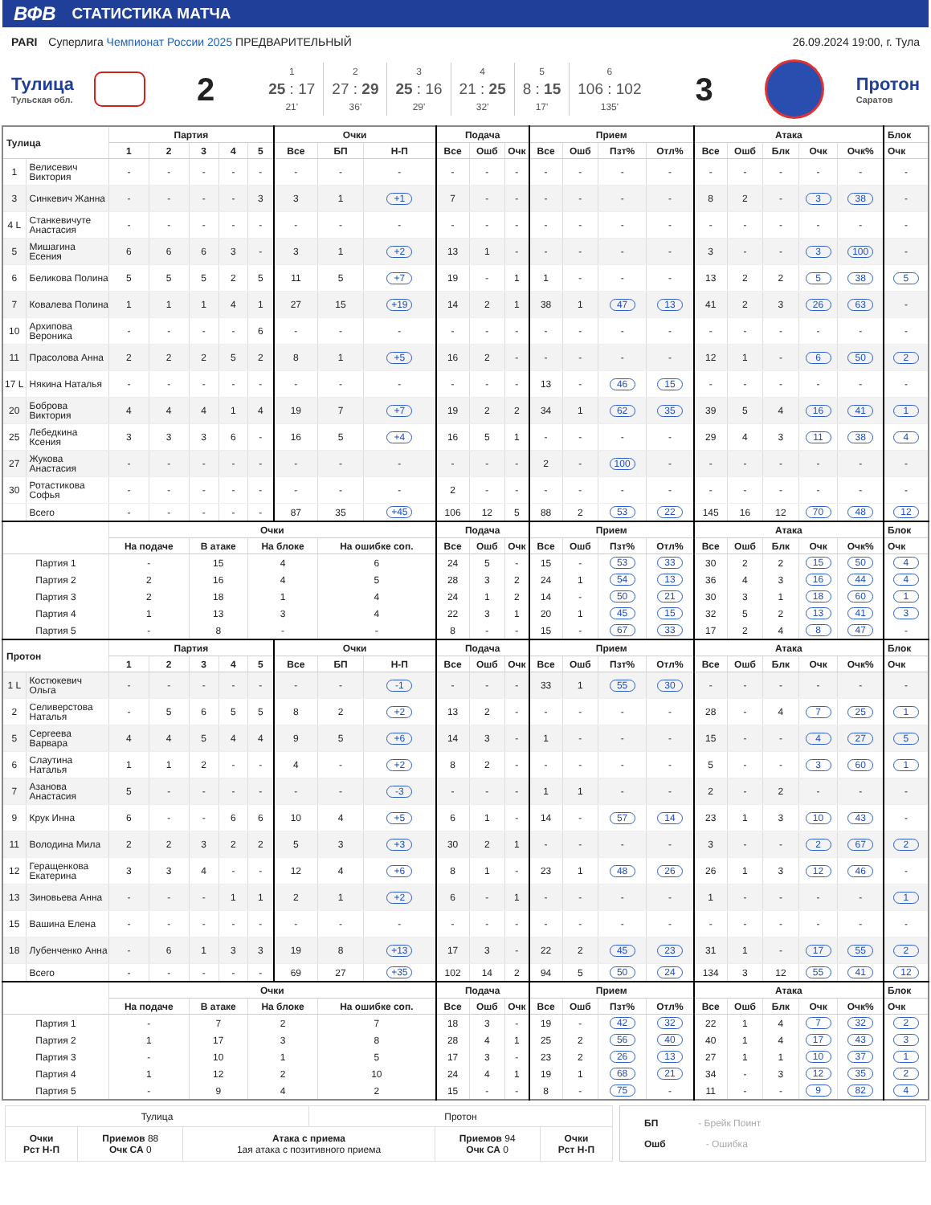ВФВ СТАТИСТИКА МАТЧА
PARI Суперлига Чемпионат России 2025 ПРЕДВАРИТЕЛЬНЫЙ
26.09.2024 19:00, г. Тула
Тулица
Тульская обл.
2
1
25 : 17
21'
2
27 : 29
36'
3
25 : 16
29'
4
21 : 25
32'
5
8 : 15
17'
6
106 : 102
135'
3
Протон
Саратов
| Тулица | | Партия | | | | | Очки | | | Подача | | | Прием | | | | Атака | | | | | Блок |
| --- | --- | --- | --- | --- | --- | --- | --- | --- | --- | --- | --- | --- | --- | --- | --- | --- | --- | --- | --- | --- | --- | --- |
| | | 1 | 2 | 3 | 4 | 5 | Все | БП | Н-П | Все | Ошб | Очк | Все | Ошб | Пзт% | Отл% | Все | Ошб | Блк | Очк | Очк% | Очк |
| 1 | Велисевич Виктория | - | - | - | - | - | - | - | - | - | - | - | - | - | - | - | - | - | - | - | - | - |
| 3 | Синкевич Жанна | - | - | - | - | 3 | 3 | 1 | +1 | 7 | - | - | - | - | - | - | 8 | 2 | - | 3 | 38 | - |
| 4 L | Станкевичуте Анастасия | - | - | - | - | - | - | - | - | - | - | - | - | - | - | - | - | - | - | - | - | - |
| 5 | Мишагина Есения | 6 | 6 | 6 | 3 | - | 3 | 1 | +2 | 13 | 1 | - | - | - | - | - | 3 | - | - | 3 | 100 | - |
| 6 | Беликова Полина | 5 | 5 | 5 | 2 | 5 | 11 | 5 | +7 | 19 | - | 1 | 1 | - | - | - | 13 | 2 | 2 | 5 | 38 | 5 |
| 7 | Ковалева Полина | 1 | 1 | 1 | 4 | 1 | 27 | 15 | +19 | 14 | 2 | 1 | 38 | 1 | 47 | 13 | 41 | 2 | 3 | 26 | 63 | - |
| 10 | Архипова Вероника | - | - | - | - | 6 | - | - | - | - | - | - | - | - | - | - | - | - | - | - | - | - |
| 11 | Прасолова Анна | 2 | 2 | 2 | 5 | 2 | 8 | 1 | +5 | 16 | 2 | - | - | - | - | - | 12 | 1 | - | 6 | 50 | 2 |
| 17 L | Някина Наталья | - | - | - | - | - | - | - | - | - | - | - | 13 | - | 46 | 15 | - | - | - | - | - | - |
| 20 | Боброва Виктория | 4 | 4 | 4 | 1 | 4 | 19 | 7 | +7 | 19 | 2 | 2 | 34 | 1 | 62 | 35 | 39 | 5 | 4 | 16 | 41 | 1 |
| 25 | Лебедкина Ксения | 3 | 3 | 3 | 6 | - | 16 | 5 | +4 | 16 | 5 | 1 | - | - | - | - | 29 | 4 | 3 | 11 | 38 | 4 |
| 27 | Жукова Анастасия | - | - | - | - | - | - | - | - | - | - | - | 2 | - | 100 | - | - | - | - | - | - | - |
| 30 | Ротастикова Софья | - | - | - | - | - | - | - | - | 2 | - | - | - | - | - | - | - | - | - | - | - | - |
| | Всего | - | - | - | - | - | 87 | 35 | +45 | 106 | 12 | 5 | 88 | 2 | 53 | 22 | 145 | 16 | 12 | 70 | 48 | 12 |
| | | Очки | | | | | | | | Подача | | | Прием | | | | Атака | | | | | Блок |
| | | На подаче | | В атаке | | На блоке | | На ошибке соп. | | Все | Ошб | Очк | Все | Ошб | Пзт% | Отл% | Все | Ошб | Блк | Очк | Очк% | Очк |
| Партия 1 | | - | | 15 | | 4 | | 6 | | 24 | 5 | - | 15 | - | 53 | 33 | 30 | 2 | 2 | 15 | 50 | 4 |
| Партия 2 | | 2 | | 16 | | 4 | | 5 | | 28 | 3 | 2 | 24 | 1 | 54 | 13 | 36 | 4 | 3 | 16 | 44 | 4 |
| Партия 3 | | 2 | | 18 | | 1 | | 4 | | 24 | 1 | 2 | 14 | - | 50 | 21 | 30 | 3 | 1 | 18 | 60 | 1 |
| Партия 4 | | 1 | | 13 | | 3 | | 4 | | 22 | 3 | 1 | 20 | 1 | 45 | 15 | 32 | 5 | 2 | 13 | 41 | 3 |
| Партия 5 | | - | | 8 | | - | | - | | 8 | - | - | 15 | - | 67 | 33 | 17 | 2 | 4 | 8 | 47 | - |
| Протон | | Партия | | | | | Очки | | | Подача | | | Прием | | | | Атака | | | | | Блок |
| | | 1 | 2 | 3 | 4 | 5 | Все | БП | Н-П | Все | Ошб | Очк | Все | Ошб | Пзт% | Отл% | Все | Ошб | Блк | Очк | Очк% | Очк |
| 1 L | Костюкевич Ольга | - | - | - | - | - | - | - | -1 | - | - | - | 33 | 1 | 55 | 30 | - | - | - | - | - | - |
| 2 | Селиверстова Наталья | - | 5 | 6 | 5 | 5 | 8 | 2 | +2 | 13 | 2 | - | - | - | - | - | 28 | - | 4 | 7 | 25 | 1 |
| 5 | Сергеева Варвара | 4 | 4 | 5 | 4 | 4 | 9 | 5 | +6 | 14 | 3 | - | 1 | - | - | - | 15 | - | - | 4 | 27 | 5 |
| 6 | Слаутина Наталья | 1 | 1 | 2 | - | - | 4 | - | +2 | 8 | 2 | - | - | - | - | - | 5 | - | - | 3 | 60 | 1 |
| 7 | Азанова Анастасия | 5 | - | - | - | - | - | - | -3 | - | - | - | 1 | 1 | - | - | 2 | - | 2 | - | - | - |
| 9 | Крук Инна | 6 | - | - | 6 | 6 | 10 | 4 | +5 | 6 | 1 | - | 14 | - | 57 | 14 | 23 | 1 | 3 | 10 | 43 | - |
| 11 | Володина Мила | 2 | 2 | 3 | 2 | 2 | 5 | 3 | +3 | 30 | 2 | 1 | - | - | - | - | 3 | - | - | 2 | 67 | 2 |
| 12 | Геращенкова Екатерина | 3 | 3 | 4 | - | - | 12 | 4 | +6 | 8 | 1 | - | 23 | 1 | 48 | 26 | 26 | 1 | 3 | 12 | 46 | - |
| 13 | Зиновьева Анна | - | - | - | 1 | 1 | 2 | 1 | +2 | 6 | - | 1 | - | - | - | - | 1 | - | - | - | - | 1 |
| 15 | Вашина Елена | - | - | - | - | - | - | - | - | - | - | - | - | - | - | - | - | - | - | - | - | - |
| 18 | Лубенченко Анна | - | 6 | 1 | 3 | 3 | 19 | 8 | +13 | 17 | 3 | - | 22 | 2 | 45 | 23 | 31 | 1 | - | 17 | 55 | 2 |
| | Всего | - | - | - | - | - | 69 | 27 | +35 | 102 | 14 | 2 | 94 | 5 | 50 | 24 | 134 | 3 | 12 | 55 | 41 | 12 |
| | | Очки | | | | | | | | Подача | | | Прием | | | | Атака | | | | | Блок |
| | | На подаче | | В атаке | | На блоке | | На ошибке соп. | | Все | Ошб | Очк | Все | Ошб | Пзт% | Отл% | Все | Ошб | Блк | Очк | Очк% | Очк |
| Партия 1 | | - | | 7 | | 2 | | 7 | | 18 | 3 | - | 19 | - | 42 | 32 | 22 | 1 | 4 | 7 | 32 | 2 |
| Партия 2 | | 1 | | 17 | | 3 | | 8 | | 28 | 4 | 1 | 25 | 2 | 56 | 40 | 40 | 1 | 4 | 17 | 43 | 3 |
| Партия 3 | | - | | 10 | | 1 | | 5 | | 17 | 3 | - | 23 | 2 | 26 | 13 | 27 | 1 | 1 | 10 | 37 | 1 |
| Партия 4 | | 1 | | 12 | | 2 | | 10 | | 24 | 4 | 1 | 19 | 1 | 68 | 21 | 34 | - | 3 | 12 | 35 | 2 |
| Партия 5 | | - | | 9 | | 4 | | 2 | | 15 | - | - | 8 | - | 75 | - | 11 | - | - | 9 | 82 | 4 |
| Тулица | | | Протон | | |
| Очки Рст Н-П | Приемов 88 Очк СА 0 | Атака с приема 1ая атака с позитивного приема | | Приемов 94 Очк СА 0 | Очки Рст Н-П |
БП - Брейк Поинт
Ошб - Ошибка